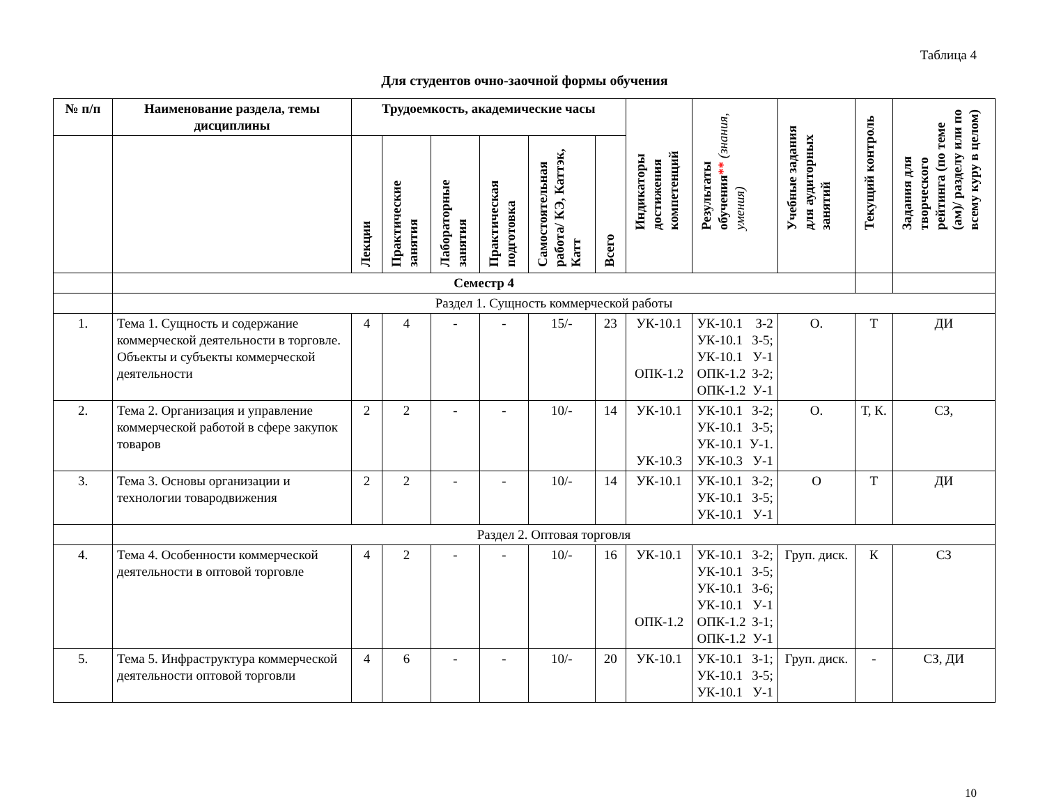Таблица 4
Для студентов очно-заочной формы обучения
| № п/п | Наименование раздела, темы дисциплины | Трудоемкость, академические часы | | | | | | Индикаторы достижения компетенций | Результаты обучения ** (знания, умения) | Учебные задания для аудиторных занятий | Текущий контроль | Задания для творческого рейтинга (по теме (ам)/ разделу или по всему куру в целом) |
| --- | --- | --- | --- | --- | --- | --- | --- | --- | --- | --- | --- | --- |
| | | Лекции | Практические занятия | Лабораторные занятия | Практическая подготовка | Самостоятельная работа/ КЭ, Каттэк, Катт | Всего | | | | | |
| | Семестр 4 | | | | | | | | | | | |
| | Раздел 1. Сущность коммерческой работы | | | | | | | | | | | |
| 1. | Тема 1. Сущность и содержание коммерческой деятельности в торговле. Объекты и субъекты коммерческой деятельности | 4 | 4 | - | - | 15/- | 23 | УК-10.1 ОПК-1.2 | УК-10.1 З-2 УК-10.1 З-5; УК-10.1 У-1 ОПК-1.2 З-2; ОПК-1.2 У-1 | О. | Т | ДИ |
| 2. | Тема 2. Организация и управление коммерческой работой в сфере закупок товаров | 2 | 2 | - | - | 10/- | 14 | УК-10.1 УК-10.3 | УК-10.1 З-2; УК-10.1 З-5; УК-10.1 У-1. УК-10.3 У-1 | О. | Т, К. | СЗ, |
| 3. | Тема 3. Основы организации и технологии товародвижения | 2 | 2 | - | - | 10/- | 14 | УК-10.1 | УК-10.1 З-2; УК-10.1 З-5; УК-10.1 У-1 | О | Т | ДИ |
| | Раздел 2. Оптовая торговля | | | | | | | | | | | |
| 4. | Тема 4. Особенности коммерческой деятельности в оптовой торговле | 4 | 2 | - | - | 10/- | 16 | УК-10.1 ОПК-1.2 | УК-10.1 З-2; УК-10.1 З-5; УК-10.1 З-6; УК-10.1 У-1 ОПК-1.2 З-1; ОПК-1.2 У-1 | Груп. диск. | К | СЗ |
| 5. | Тема 5. Инфраструктура коммерческой деятельности оптовой торговли | 4 | 6 | - | - | 10/- | 20 | УК-10.1 | УК-10.1 З-1; УК-10.1 З-5; УК-10.1 У-1 | Груп. диск. | - | СЗ, ДИ |
10